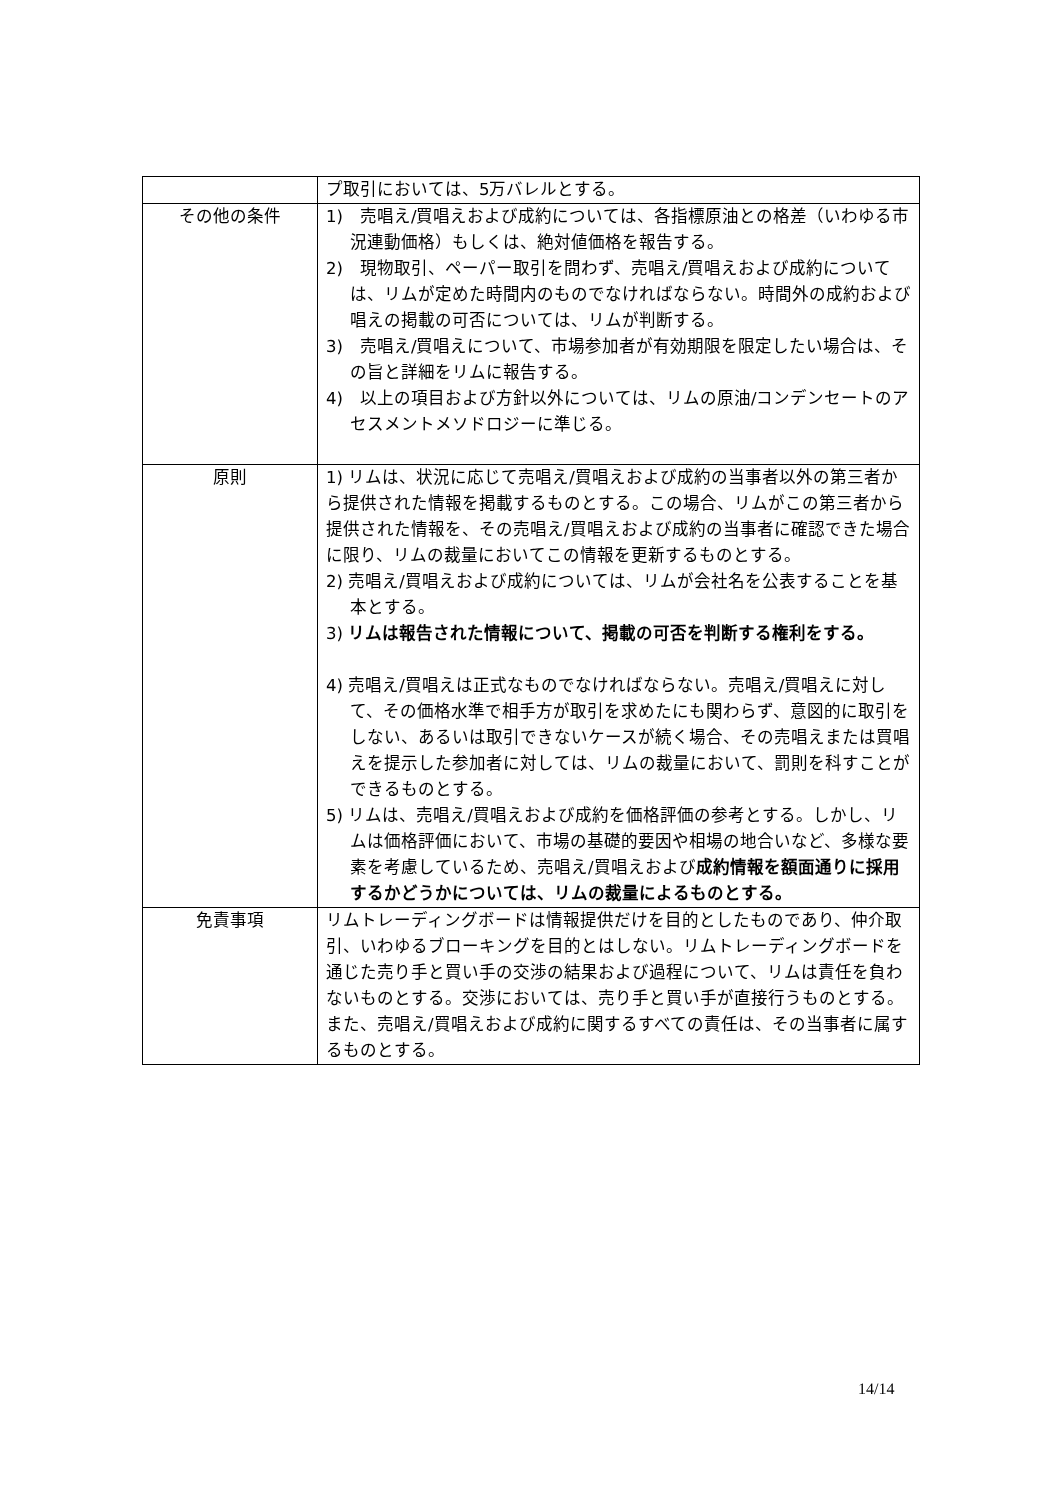| | プ取引においては、5万バレルとする。 |
| その他の条件 | 1) 売唱え/買唱えおよび成約については、各指標原油との格差（いわゆる市況連動価格）もしくは、絶対値価格を報告する。 2) 現物取引、ペーパー取引を問わず、売唱え/買唱えおよび成約については、リムが定めた時間内のものでなければならない。時間外の成約および唱えの掲載の可否については、リムが判断する。 3) 売唱え/買唱えについて、市場参加者が有効期限を限定したい場合は、その旨と詳細をリムに報告する。 4) 以上の項目および方針以外については、リムの原油/コンデンセートのアセスメントメソドロジーに準じる。 |
| 原則 | 1) リムは、状況に応じて売唱え/買唱えおよび成約の当事者以外の第三者から提供された情報を掲載するものとする。この場合、リムがこの第三者から提供された情報を、その売唱え/買唱えおよび成約の当事者に確認できた場合に限り、リムの裁量においてこの情報を更新するものとする。 2) 売唱え/買唱えおよび成約については、リムが会社名を公表することを基本とする。 3) リムは報告された情報について、掲載の可否を判断する権利をする。 4) 売唱え/買唱えは正式なものでなければならない。売唱え/買唱えに対して、その価格水準で相手方が取引を求めたにも関わらず、意図的に取引をしない、あるいは取引できないケースが続く場合、その売唱えまたは買唱えを提示した参加者に対しては、リムの裁量において、罰則を科すことができるものとする。 5) リムは、売唱え/買唱えおよび成約を価格評価の参考とする。しかし、リムは価格評価において、市場の基礎的要因や相場の地合いなど、多様な要素を考慮しているため、売唱え/買唱えおよび 成約情報を額面通りに採用するかどうかについては、リムの裁量によるものとする。 |
| 免責事項 | リムトレーディングボードは情報提供だけを目的としたものであり、仲介取引、いわゆるブローキングを目的とはしない。リムトレーディングボードを通じた売り手と買い手の交渉の結果および過程について、リムは責任を負わないものとする。交渉においては、売り手と買い手が直接行うものとする。また、売唱え/買唱えおよび成約に関するすべての責任は、その当事者に属するものとする。 |
14/14